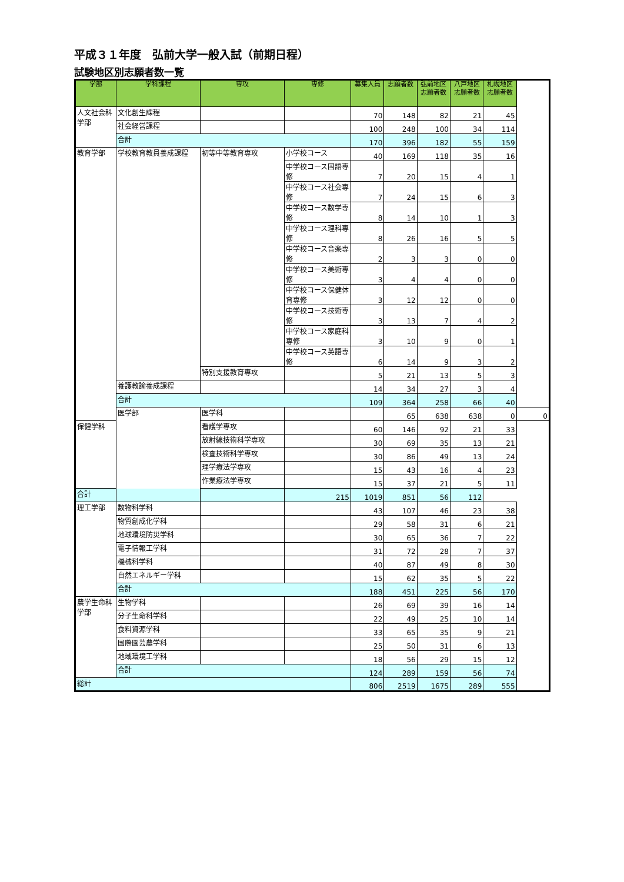平成３１年度　弘前大学一般入試（前期日程）
試験地区別志願者数一覧
| 学部 | 学科課程 | 専攻 | 専修 | 募集人員 | 志願者数 | 弘前地区志願者数 | 八戸地区志願者数 | 札幌地区志願者数 | |
| --- | --- | --- | --- | --- | --- | --- | --- | --- | --- |
| 人文社会科学部 | 文化創生課程 | | | 70 | 148 | 82 | 21 | 45 | |
| | 社会経営課程 | | | 100 | 248 | 100 | 34 | 114 | |
| | 合計 | | | 170 | 396 | 182 | 55 | 159 | |
| 教育学部 | 学校教育教員養成課程 | 初等中等教育専攻 | 小学校コース | 40 | 169 | 118 | 35 | 16 | |
| | | | 中学校コース国語専修 | 7 | 20 | 15 | 4 | 1 | |
| | | | 中学校コース社会専修 | 7 | 24 | 15 | 6 | 3 | |
| | | | 中学校コース数学専修 | 8 | 14 | 10 | 1 | 3 | |
| | | | 中学校コース理科専修 | 8 | 26 | 16 | 5 | 5 | |
| | | | 中学校コース音楽専修 | 2 | 3 | 3 | 0 | 0 | |
| | | | 中学校コース美術専修 | 3 | 4 | 4 | 0 | 0 | |
| | | | 中学校コース保健体育専修 | 3 | 12 | 12 | 0 | 0 | |
| | | | 中学校コース技術専修 | 3 | 13 | 7 | 4 | 2 | |
| | | | 中学校コース家庭科専修 | 3 | 10 | 9 | 0 | 1 | |
| | | | 中学校コース英語専修 | 6 | 14 | 9 | 3 | 2 | |
| | | 特別支援教育専攻 | | 5 | 21 | 13 | 5 | 3 | |
| | 養護教諭養成課程 | | | 14 | 34 | 27 | 3 | 4 | |
| | 合計 | | | 109 | 364 | 258 | 66 | 40 | |
| | 医学部 | 医学科 | | | 65 | 638 | 638 | 0 | 0 |
| 保健学科 | | 看護学専攻 | | 60 | 146 | 92 | 21 | 33 | |
| | | 放射線技術科学専攻 | | 30 | 69 | 35 | 13 | 21 | |
| | | 検査技術科学専攻 | | 30 | 86 | 49 | 13 | 24 | |
| | | 理学療法学専攻 | | 15 | 43 | 16 | 4 | 23 | |
| | | 作業療法学専攻 | | 15 | 37 | 21 | 5 | 11 | |
| 合計 | | | 215 | 1019 | 851 | 56 | 112 | | |
| 理工学部 | 数物科学科 | | | 43 | 107 | 46 | 23 | 38 | |
| | 物質創成化学科 | | | 29 | 58 | 31 | 6 | 21 | |
| | 地球環境防災学科 | | | 30 | 65 | 36 | 7 | 22 | |
| | 電子情報工学科 | | | 31 | 72 | 28 | 7 | 37 | |
| | 機械科学科 | | | 40 | 87 | 49 | 8 | 30 | |
| | 自然エネルギー学科 | | | 15 | 62 | 35 | 5 | 22 | |
| | 合計 | | | 188 | 451 | 225 | 56 | 170 | |
| 農学生命科学部 | 生物学科 | | | 26 | 69 | 39 | 16 | 14 | |
| | 分子生命科学科 | | | 22 | 49 | 25 | 10 | 14 | |
| | 食料資源学科 | | | 33 | 65 | 35 | 9 | 21 | |
| | 国際園芸農学科 | | | 25 | 50 | 31 | 6 | 13 | |
| | 地域環境工学科 | | | 18 | 56 | 29 | 15 | 12 | |
| | 合計 | | | 124 | 289 | 159 | 56 | 74 | |
| 総計 | | | | 806 | 2519 | 1675 | 289 | 555 | |